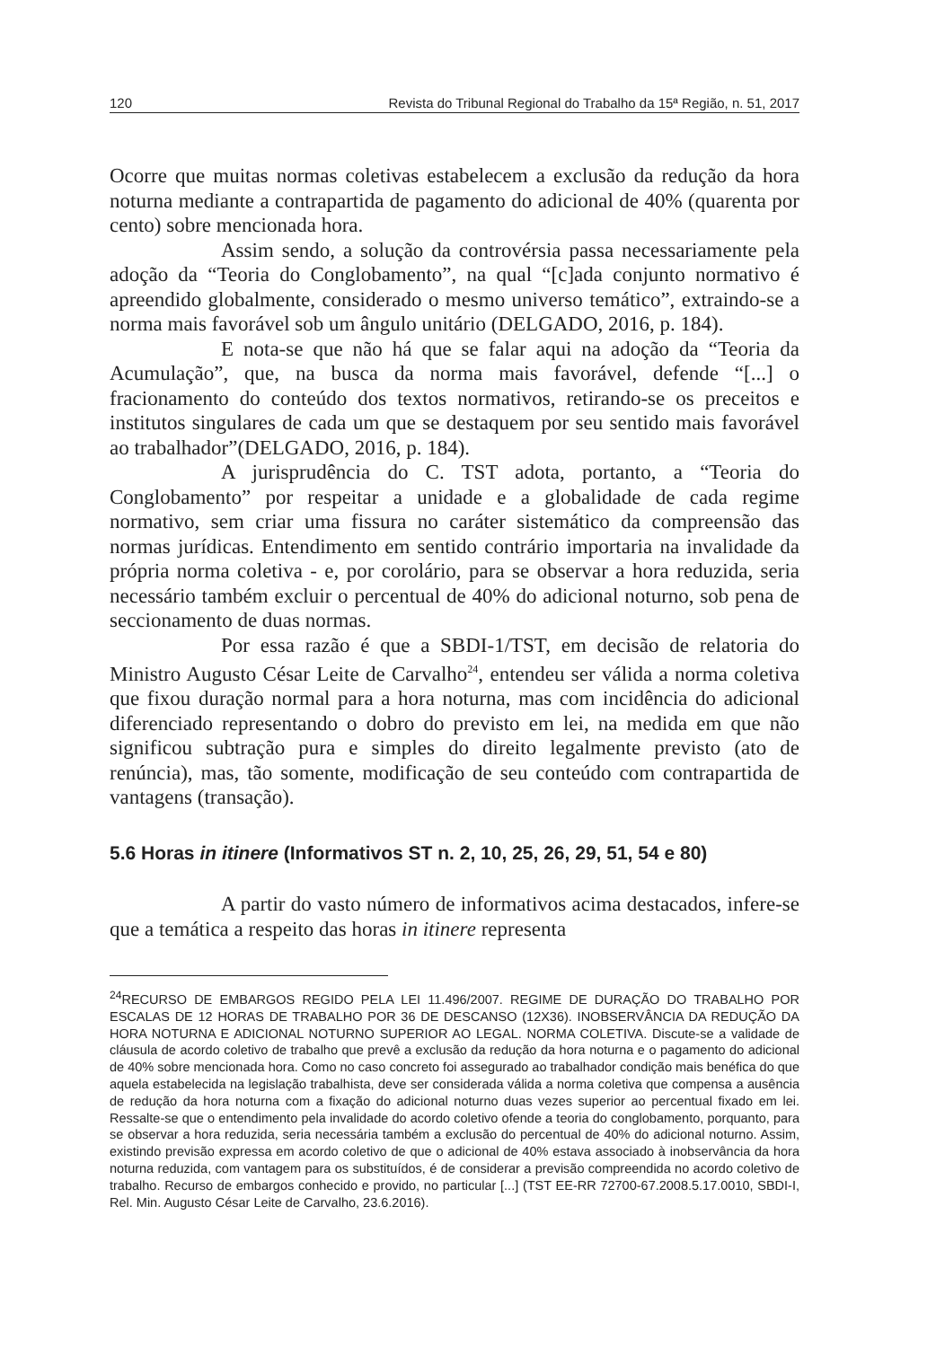120 Revista do Tribunal Regional do Trabalho da 15ª Região, n. 51, 2017
Ocorre que muitas normas coletivas estabelecem a exclusão da redução da hora noturna mediante a contrapartida de pagamento do adicional de 40% (quarenta por cento) sobre mencionada hora.
Assim sendo, a solução da controvérsia passa necessariamente pela adoção da “Teoria do Conglobamento”, na qual “[c]ada conjunto normativo é apreendido globalmente, considerado o mesmo universo temático”, extraindo-se a norma mais favorável sob um ângulo unitário (DELGADO, 2016, p. 184).
E nota-se que não há que se falar aqui na adoção da “Teoria da Acumulação”, que, na busca da norma mais favorável, defende “[...] o fracionamento do conteúdo dos textos normativos, retirando-se os preceitos e institutos singulares de cada um que se destaquem por seu sentido mais favorável ao trabalhador”(DELGADO, 2016, p. 184).
A jurisprudência do C. TST adota, portanto, a “Teoria do Conglobamento” por respeitar a unidade e a globalidade de cada regime normativo, sem criar uma fissura no caráter sistemático da compreensão das normas jurídicas. Entendimento em sentido contrário importaria na invalidade da própria norma coletiva - e, por corolário, para se observar a hora reduzida, seria necessário também excluir o percentual de 40% do adicional noturno, sob pena de seccionamento de duas normas.
Por essa razão é que a SBDI-1/TST, em decisão de relatoria do Ministro Augusto César Leite de Carvalho<sup>24</sup>, entendeu ser válida a norma coletiva que fixou duração normal para a hora noturna, mas com incidência do adicional diferenciado representando o dobro do previsto em lei, na medida em que não significou subtração pura e simples do direito legalmente previsto (ato de renúncia), mas, tão somente, modificação de seu conteúdo com contrapartida de vantagens (transação).
5.6 Horas in itinere (Informativos ST n. 2, 10, 25, 26, 29, 51, 54 e 80)
A partir do vasto número de informativos acima destacados, infere-se que a temática a respeito das horas in itinere representa
<sup>24</sup> RECURSO DE EMBARGOS REGIDO PELA LEI 11.496/2007. REGIME DE DURAÇÃO DO TRABALHO POR ESCALAS DE 12 HORAS DE TRABALHO POR 36 DE DESCANSO (12X36). INOBSERVÂNCIA DA REDUÇÃO DA HORA NOTURNA E ADICIONAL NOTURNO SUPERIOR AO LEGAL. NORMA COLETIVA. Discute-se a validade de cláusula de acordo coletivo de trabalho que prevê a exclusão da redução da hora noturna e o pagamento do adicional de 40% sobre mencionada hora. Como no caso concreto foi assegurado ao trabalhador condição mais benéfica do que aquela estabelecida na legislação trabalhista, deve ser considerada válida a norma coletiva que compensa a ausência de redução da hora noturna com a fixação do adicional noturno duas vezes superior ao percentual fixado em lei. Ressalte-se que o entendimento pela invalidade do acordo coletivo ofende a teoria do conglobamento, porquanto, para se observar a hora reduzida, seria necessária também a exclusão do percentual de 40% do adicional noturno. Assim, existindo previsão expressa em acordo coletivo de que o adicional de 40% estava associado à inobservância da hora noturna reduzida, com vantagem para os substituídos, é de considerar a previsão compreendida no acordo coletivo de trabalho. Recurso de embargos conhecido e provido, no particular [...] (TST EE-RR 72700-67.2008.5.17.0010, SBDI-I, Rel. Min. Augusto César Leite de Carvalho, 23.6.2016).